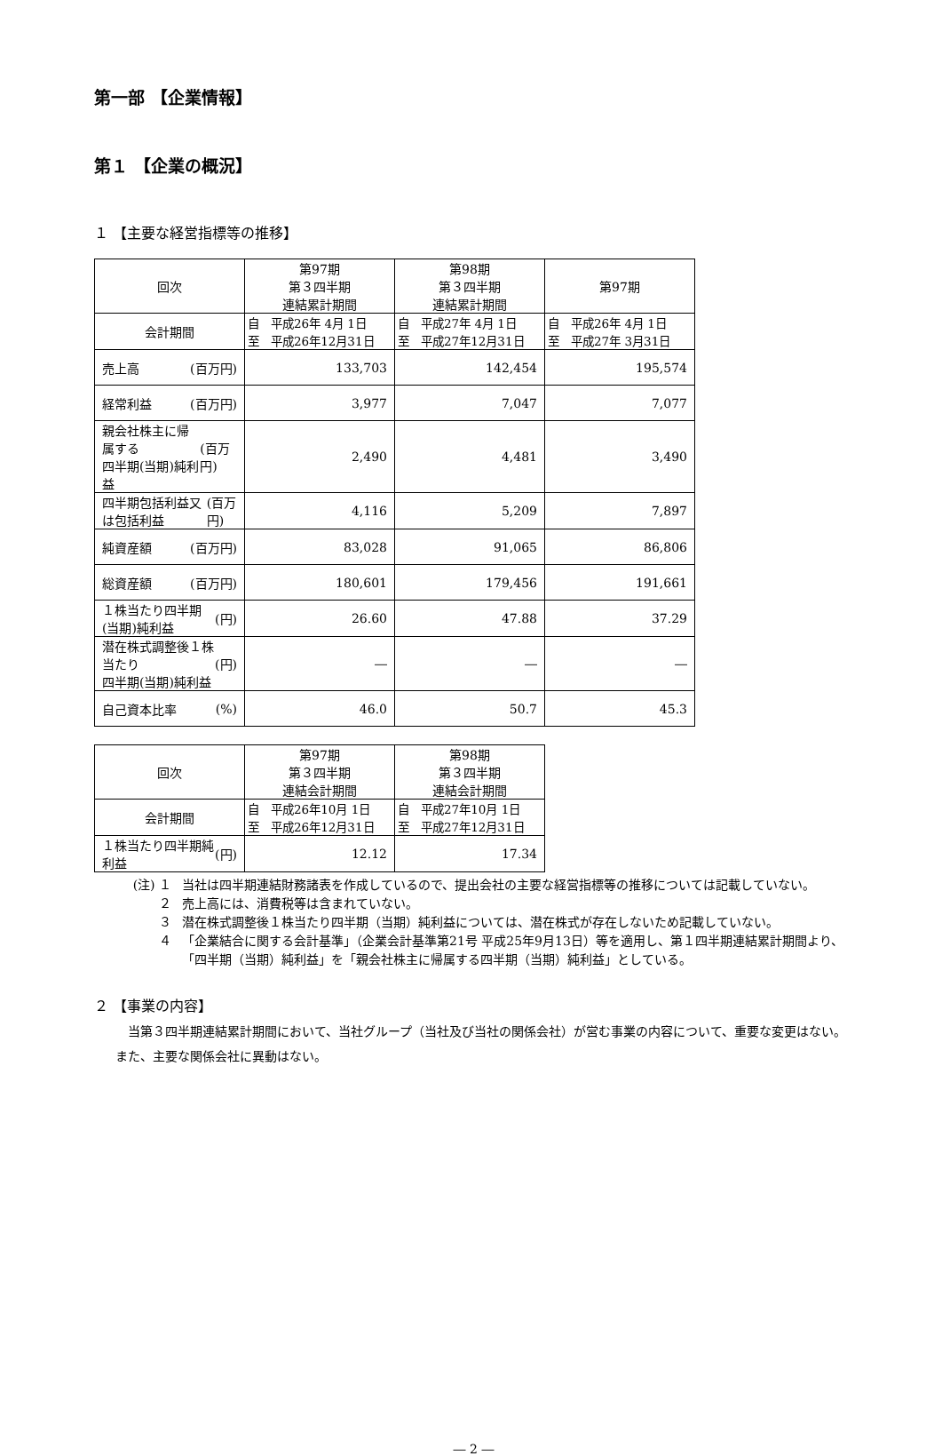第一部 【企業情報】
第１ 【企業の概況】
１ 【主要な経営指標等の推移】
| 回次 | 第97期 第３四半期 連結累計期間 | 第98期 第３四半期 連結累計期間 | 第97期 |
| 会計期間 | 自 平成26年 4月 1日 至 平成26年12月31日 | 自 平成27年 4月 1日 至 平成27年12月31日 | 自 平成26年 4月 1日 至 平成27年 3月31日 |
| 売上高 (百万円) | 133,703 | 142,454 | 195,574 |
| 経常利益 (百万円) | 3,977 | 7,047 | 7,077 |
| 親会社株主に帰属する 四半期(当期)純利益 (百万円) | 2,490 | 4,481 | 3,490 |
| 四半期包括利益又は包括利益 (百万円) | 4,116 | 5,209 | 7,897 |
| 純資産額 (百万円) | 83,028 | 91,065 | 86,806 |
| 総資産額 (百万円) | 180,601 | 179,456 | 191,661 |
| １株当たり四半期(当期)純利益 (円) | 26.60 | 47.88 | 37.29 |
| 潜在株式調整後１株当たり 四半期(当期)純利益 (円) | ― | ― | ― |
| 自己資本比率 (%) | 46.0 | 50.7 | 45.3 |
| 回次 | 第97期 第３四半期 連結会計期間 | 第98期 第３四半期 連結会計期間 |
| 会計期間 | 自 平成26年10月 1日 至 平成26年12月31日 | 自 平成27年10月 1日 至 平成27年12月31日 |
| １株当たり四半期純利益 (円) | 12.12 | 17.34 |
(注) １ 当社は四半期連結財務諸表を作成しているので、提出会社の主要な経営指標等の推移については記載していない。
２ 売上高には、消費税等は含まれていない。
３ 潜在株式調整後１株当たり四半期（当期）純利益については、潜在株式が存在しないため記載していない。
４ 「企業結合に関する会計基準」（企業会計基準第21号 平成25年9月13日）等を適用し、第１四半期連結累計期間より、「四半期（当期）純利益」を「親会社株主に帰属する四半期（当期）純利益」としている。
２ 【事業の内容】
当第３四半期連結累計期間において、当社グループ（当社及び当社の関係会社）が営む事業の内容について、重要な変更はない。また、主要な関係会社に異動はない。
― 2 ―